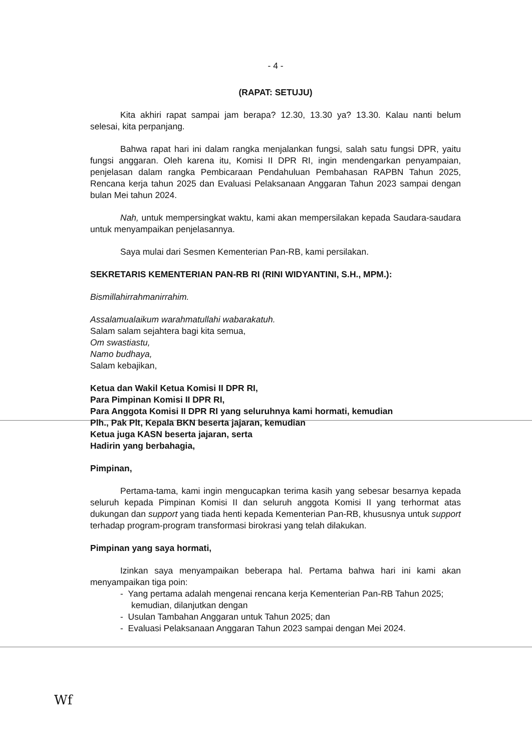- 4 -
(RAPAT: SETUJU)
Kita akhiri rapat sampai jam berapa? 12.30, 13.30 ya? 13.30. Kalau nanti belum selesai, kita perpanjang.
Bahwa rapat hari ini dalam rangka menjalankan fungsi, salah satu fungsi DPR, yaitu fungsi anggaran. Oleh karena itu, Komisi II DPR RI, ingin mendengarkan penyampaian, penjelasan dalam rangka Pembicaraan Pendahuluan Pembahasan RAPBN Tahun 2025, Rencana kerja tahun 2025 dan Evaluasi Pelaksanaan Anggaran Tahun 2023 sampai dengan bulan Mei tahun 2024.
Nah, untuk mempersingkat waktu, kami akan mempersilakan kepada Saudara-saudara untuk menyampaikan penjelasannya.
Saya mulai dari Sesmen Kementerian Pan-RB, kami persilakan.
SEKRETARIS KEMENTERIAN PAN-RB RI (RINI WIDYANTINI, S.H., MPM.):
Bismillahirrahmanirrahim.
Assalamualaikum warahmatullahi wabarakatuh.
Salam salam sejahtera bagi kita semua,
Om swastiastu,
Namo budhaya,
Salam kebajikan,
Ketua dan Wakil Ketua Komisi II DPR RI,
Para Pimpinan Komisi II DPR RI,
Para Anggota Komisi II DPR RI yang seluruhnya kami hormati, kemudian
Plh., Pak Plt, Kepala BKN beserta jajaran, kemudian
Ketua juga KASN beserta jajaran, serta
Hadirin yang berbahagia,
Pimpinan,
Pertama-tama, kami ingin mengucapkan terima kasih yang sebesar besarnya kepada seluruh kepada Pimpinan Komisi II dan seluruh anggota Komisi II yang terhormat atas dukungan dan support yang tiada henti kepada Kementerian Pan-RB, khususnya untuk support terhadap program-program transformasi birokrasi yang telah dilakukan.
Pimpinan yang saya hormati,
Izinkan saya menyampaikan beberapa hal. Pertama bahwa hari ini kami akan menyampaikan tiga poin:
- Yang pertama adalah mengenai rencana kerja Kementerian Pan-RB Tahun 2025; kemudian, dilanjutkan dengan
- Usulan Tambahan Anggaran untuk Tahun 2025; dan
- Evaluasi Pelaksanaan Anggaran Tahun 2023 sampai dengan Mei 2024.
Wf